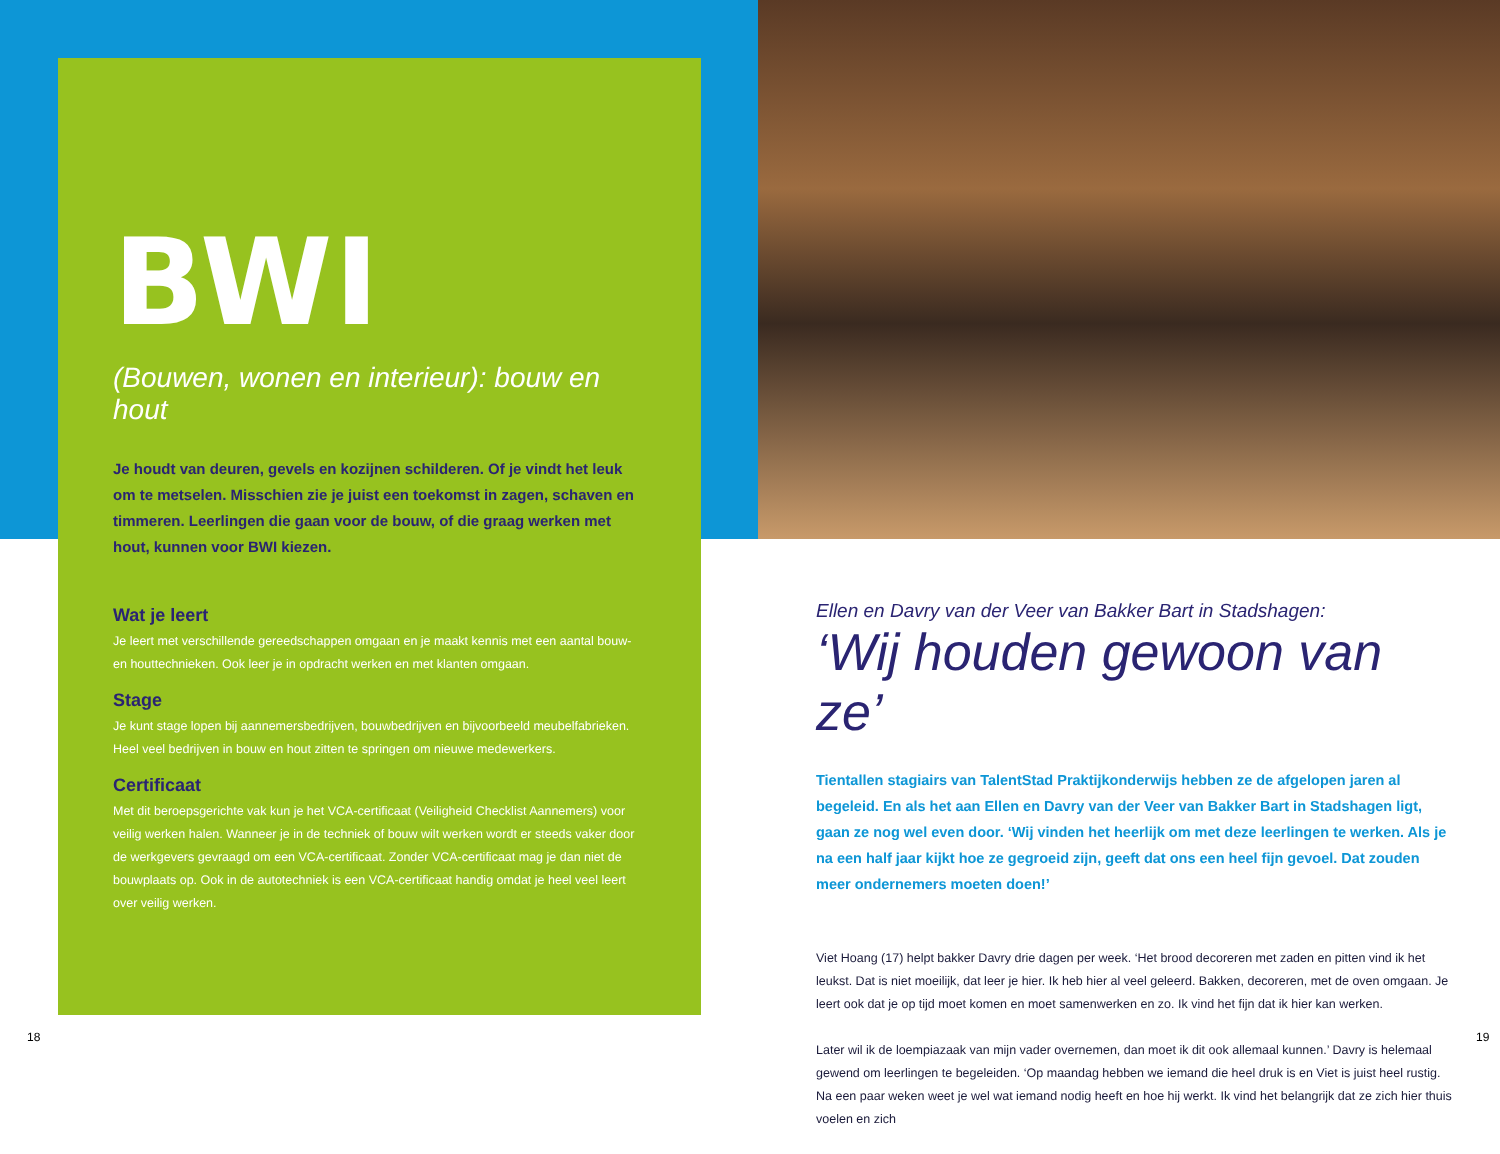BWI
(Bouwen, wonen en interieur): bouw en hout
Je houdt van deuren, gevels en kozijnen schilderen. Of je vindt het leuk om te metselen. Misschien zie je juist een toekomst in zagen, schaven en timmeren. Leerlingen die gaan voor de bouw, of die graag werken met hout, kunnen voor BWI kiezen.
Wat je leert
Je leert met verschillende gereedschappen omgaan en je maakt kennis met een aantal bouw- en houttechnieken. Ook leer je in opdracht werken en met klanten omgaan.
Stage
Je kunt stage lopen bij aannemersbedrijven, bouwbedrijven en bijvoorbeeld meubelfabrieken. Heel veel bedrijven in bouw en hout zitten te springen om nieuwe medewerkers.
Certificaat
Met dit beroepsgerichte vak kun je het VCA-certificaat (Veiligheid Checklist Aannemers) voor veilig werken halen. Wanneer je in de techniek of bouw wilt werken wordt er steeds vaker door de werkgevers gevraagd om een VCA-certificaat. Zonder VCA-certificaat mag je dan niet de bouwplaats op. Ook in de autotechniek is een VCA-certificaat handig omdat je heel veel leert over veilig werken.
Ellen en Davry van der Veer van Bakker Bart in Stadshagen:
‘Wij houden gewoon van ze’
Tientallen stagiairs van TalentStad Praktijkonderwijs hebben ze de afgelopen jaren al begeleid. En als het aan Ellen en Davry van der Veer van Bakker Bart in Stadshagen ligt, gaan ze nog wel even door. ‘Wij vinden het heerlijk om met deze leerlingen te werken. Als je na een half jaar kijkt hoe ze gegroeid zijn, geeft dat ons een heel fijn gevoel. Dat zouden meer ondernemers moeten doen!’
Viet Hoang (17) helpt bakker Davry drie dagen per week. ‘Het brood decoreren met zaden en pitten vind ik het leukst. Dat is niet moeilijk, dat leer je hier. Ik heb hier al veel geleerd. Bakken, decoreren, met de oven omgaan. Je leert ook dat je op tijd moet komen en moet samenwerken en zo. Ik vind het fijn dat ik hier kan werken.
Later wil ik de loempiazaak van mijn vader overnemen, dan moet ik dit ook allemaal kunnen.’ Davry is helemaal gewend om leerlingen te begeleiden. ‘Op maandag hebben we iemand die heel druk is en Viet is juist heel rustig. Na een paar weken weet je wel wat iemand nodig heeft en hoe hij werkt. Ik vind het belangrijk dat ze zich hier thuis voelen en zich
18 19